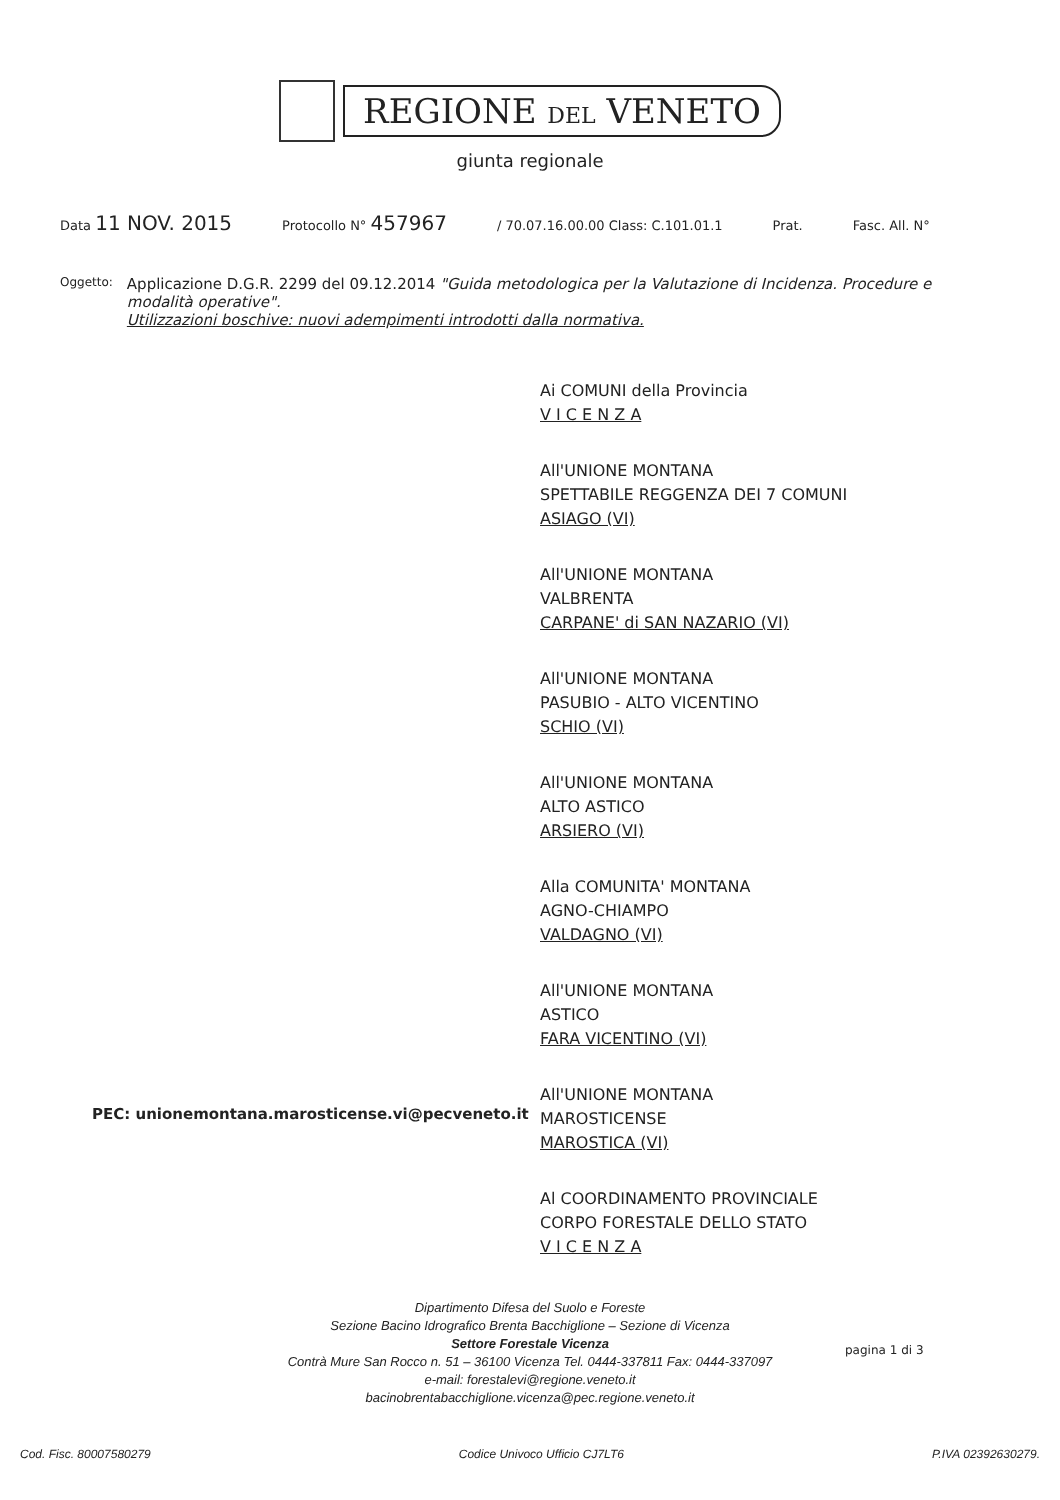REGIONE DEL VENETO
giunta regionale
Data 11 NOV. 2015 Protocollo N° 457967 / 70.07.16.00.00 Class: C.101.01.1 Prat. Fasc. All. N°
Oggetto:
Applicazione D.G.R. 2299 del 09.12.2014 "Guida metodologica per la Valutazione di Incidenza. Procedure e modalità operative".
Utilizzazioni boschive: nuovi adempimenti introdotti dalla normativa.
Ai COMUNI della Provincia
V I C E N Z A
All'UNIONE MONTANA
SPETTABILE REGGENZA DEI 7 COMUNI
ASIAGO (VI)
All'UNIONE MONTANA
VALBRENTA
CARPANE' di SAN NAZARIO (VI)
All'UNIONE MONTANA
PASUBIO - ALTO VICENTINO
SCHIO (VI)
All'UNIONE MONTANA
ALTO ASTICO
ARSIERO (VI)
Alla COMUNITA' MONTANA
AGNO-CHIAMPO
VALDAGNO (VI)
All'UNIONE MONTANA
ASTICO
FARA VICENTINO (VI)
All'UNIONE MONTANA
MAROSTICENSE
MAROSTICA (VI)
Al COORDINAMENTO PROVINCIALE
CORPO FORESTALE DELLO STATO
V I C E N Z A
PEC: unionemontana.marosticense.vi@pecveneto.it
Dipartimento Difesa del Suolo e Foreste
Sezione Bacino Idrografico Brenta Bacchiglione – Sezione di Vicenza
Settore Forestale Vicenza
Contrà Mure San Rocco n. 51 – 36100 Vicenza Tel. 0444-337811 Fax: 0444-337097
e-mail: forestalevi@regione.veneto.it
bacinobrentabacchiglione.vicenza@pec.regione.veneto.it
pagina 1 di 3
Cod. Fisc. 80007580279 Codice Univoco Ufficio CJ7LT6 P.IVA 02392630279.